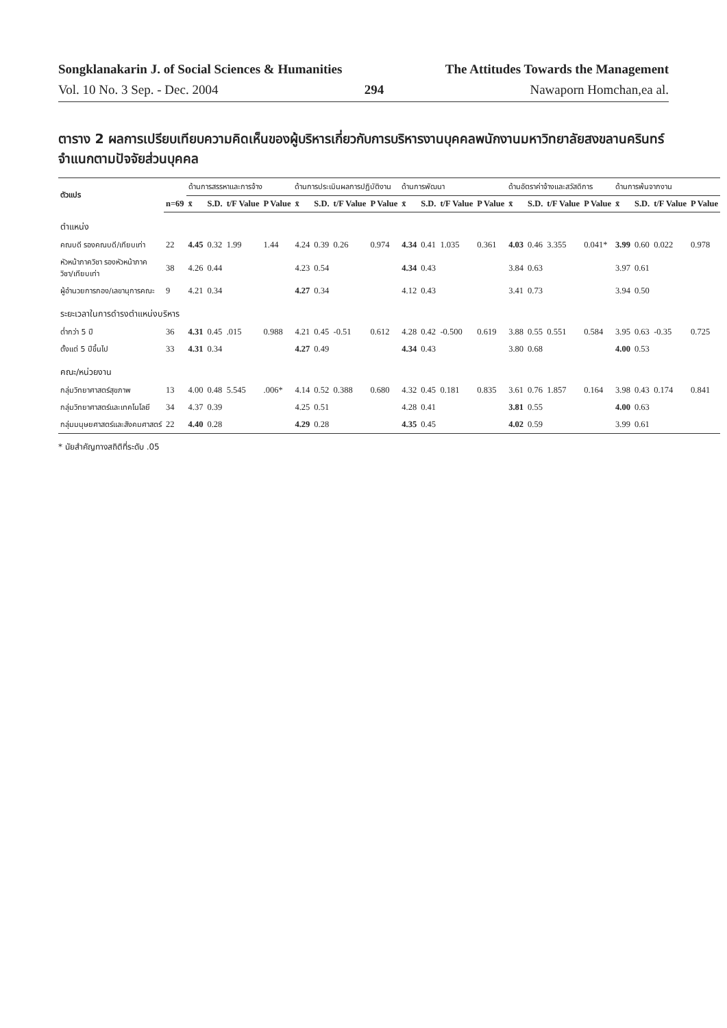Songklanakarin J. of Social Sciences & Humanities The Attitudes Towards the Management
Vol. 10 No. 3 Sep. - Dec. 2004 294 Nawaporn Homchan,ea al.
ตาราง 2 ผลการเปรียบเทียบความคิดเห็นของผู้บริหารเกี่ยวกับการบริหารงานบุคคลพนักงานมหาวิทยาลัยสงขลานครินทร์ จำแนกตามปัจจัยส่วนบุคคล
| ตัวแปร | | ด้านการสรรหาและการจ้าง | | | | ด้านการประเมินผลการปฏิบัติงาน | | | | ด้านการพัฒนา | | | | ด้านอัตราค่าจ้างและสวัสดิการ | | | | ด้านการพ้นจากงาน | | | |
| --- | --- | --- | --- | --- | --- | --- | --- | --- | --- | --- | --- | --- | --- | --- | --- | --- | --- | --- | --- | --- | --- |
| | n=69 | x̄ | S.D. | t/F Value | P Value | x̄ | S.D. | t/F Value | P Value | x̄ | S.D. | t/F Value | P Value | x̄ | S.D. | t/F Value | P Value | x̄ | S.D. | t/F Value | P Value |
| ตำแหน่ง | | | | | | | | | | | | | | | | | | | | | |
| คณบดี รองคณบดี/เทียบเท่า | 22 | 4.45 | 0.32 | 1.99 | 1.44 | 4.24 | 0.39 | 0.26 | 0.974 | 4.34 | 0.41 | 1.035 | 0.361 | 4.03 | 0.46 | 3.355 | 0.041* | 3.99 | 0.60 | 0.022 | 0.978 |
| หัวหน้าภาควิชา รองหัวหน้าภาค วิชา/เทียบเท่า | 38 | 4.26 | 0.44 | | | 4.23 | 0.54 | | | 4.34 | 0.43 | | | 3.84 | 0.63 | | | 3.97 | 0.61 | | |
| ผู้อำนวยการกอง/เลขานุการคณะ | 9 | 4.21 | 0.34 | | | 4.27 | 0.34 | | | 4.12 | 0.43 | | | 3.41 | 0.73 | | | 3.94 | 0.50 | | |
| ระยะเวลาในการดำรงตำแหน่งบริหาร | | | | | | | | | | | | | | | | | | | | | |
| ต่ำกว่า 5 ปี | 36 | 4.31 | 0.45 | .015 | 0.988 | 4.21 | 0.45 | -0.51 | 0.612 | 4.28 | 0.42 | -0.500 | 0.619 | 3.88 | 0.55 | 0.551 | 0.584 | 3.95 | 0.63 | -0.35 | 0.725 |
| ตั้งแต่ 5 ปีขึ้นไป | 33 | 4.31 | 0.34 | | | 4.27 | 0.49 | | | 4.34 | 0.43 | | | 3.80 | 0.68 | | | 4.00 | 0.53 | | |
| คณะ/หน่วยงาน | | | | | | | | | | | | | | | | | | | | | |
| กลุ่มวิทยาศาสตร์สุขภาพ | 13 | 4.00 | 0.48 | 5.545 | .006* | 4.14 | 0.52 | 0.388 | 0.680 | 4.32 | 0.45 | 0.181 | 0.835 | 3.61 | 0.76 | 1.857 | 0.164 | 3.98 | 0.43 | 0.174 | 0.841 |
| กลุ่มวิทยาศาสตร์และเทคโนโลยี | 34 | 4.37 | 0.39 | | | 4.25 | 0.51 | | | 4.28 | 0.41 | | | 3.81 | 0.55 | | | 4.00 | 0.63 | | |
| กลุ่มมนุษยศาสตร์และสังคมศาสตร์ | 22 | 4.40 | 0.28 | | | 4.29 | 0.28 | | | 4.35 | 0.45 | | | 4.02 | 0.59 | | | 3.99 | 0.61 | | |
* นัยสำคัญทางสถิติที่ระดับ .05